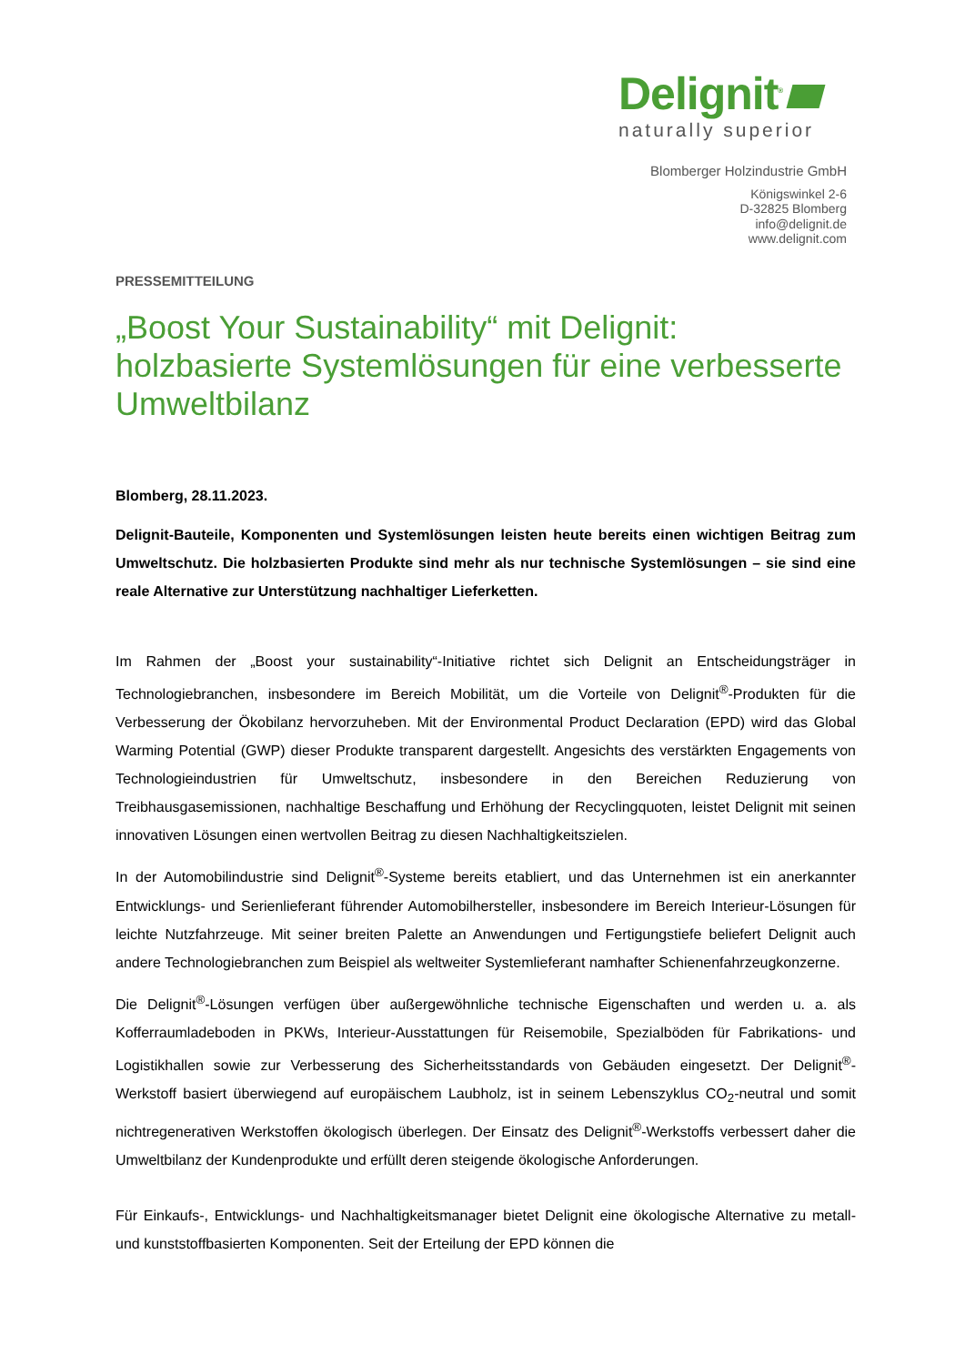Delignit<sup>®</sup>
naturally superior
Blomberger Holzindustrie GmbH
Königswinkel 2-6
D-32825 Blomberg
info@delignit.de
www.delignit.com
PRESSEMITTEILUNG
„Boost Your Sustainability“ mit Delignit: holzbasierte Systemlösungen für eine verbesserte Umweltbilanz
Blomberg, 28.11.2023.
Delignit-Bauteile, Komponenten und Systemlösungen leisten heute bereits einen wichtigen Beitrag zum Umweltschutz. Die holzbasierten Produkte sind mehr als nur technische Systemlösungen – sie sind eine reale Alternative zur Unterstützung nachhaltiger Lieferketten.
Im Rahmen der „Boost your sustainability“-Initiative richtet sich Delignit an Entscheidungsträger in Technologiebranchen, insbesondere im Bereich Mobilität, um die Vorteile von Delignit<sup>®</sup>-Produkten für die Verbesserung der Ökobilanz hervorzuheben. Mit der Environmental Product Declaration (EPD) wird das Global Warming Potential (GWP) dieser Produkte transparent dargestellt. Angesichts des verstärkten Engagements von Technologieindustrien für Umweltschutz, insbesondere in den Bereichen Reduzierung von Treibhausgasemissionen, nachhaltige Beschaffung und Erhöhung der Recyclingquoten, leistet Delignit mit seinen innovativen Lösungen einen wertvollen Beitrag zu diesen Nachhaltigkeitszielen.
In der Automobilindustrie sind Delignit<sup>®</sup>-Systeme bereits etabliert, und das Unternehmen ist ein anerkannter Entwicklungs- und Serienlieferant führender Automobilhersteller, insbesondere im Bereich Interieur-Lösungen für leichte Nutzfahrzeuge. Mit seiner breiten Palette an Anwendungen und Fertigungstiefe beliefert Delignit auch andere Technologiebranchen zum Beispiel als weltweiter Systemlieferant namhafter Schienenfahrzeugkonzerne.
Die Delignit<sup>®</sup>-Lösungen verfügen über außergewöhnliche technische Eigenschaften und werden u. a. als Kofferraumladeboden in PKWs, Interieur-Ausstattungen für Reisemobile, Spezialböden für Fabrikations- und Logistikhallen sowie zur Verbesserung des Sicherheitsstandards von Gebäuden eingesetzt. Der Delignit<sup>®</sup>-Werkstoff basiert überwiegend auf europäischem Laubholz, ist in seinem Lebenszyklus CO<sub>2</sub>-neutral und somit nichtregenerativen Werkstoffen ökologisch überlegen. Der Einsatz des Delignit<sup>®</sup>-Werkstoffs verbessert daher die Umweltbilanz der Kundenprodukte und erfüllt deren steigende ökologische Anforderungen.
Für Einkaufs-, Entwicklungs- und Nachhaltigkeitsmanager bietet Delignit eine ökologische Alternative zu metall- und kunststoffbasierten Komponenten. Seit der Erteilung der EPD können die